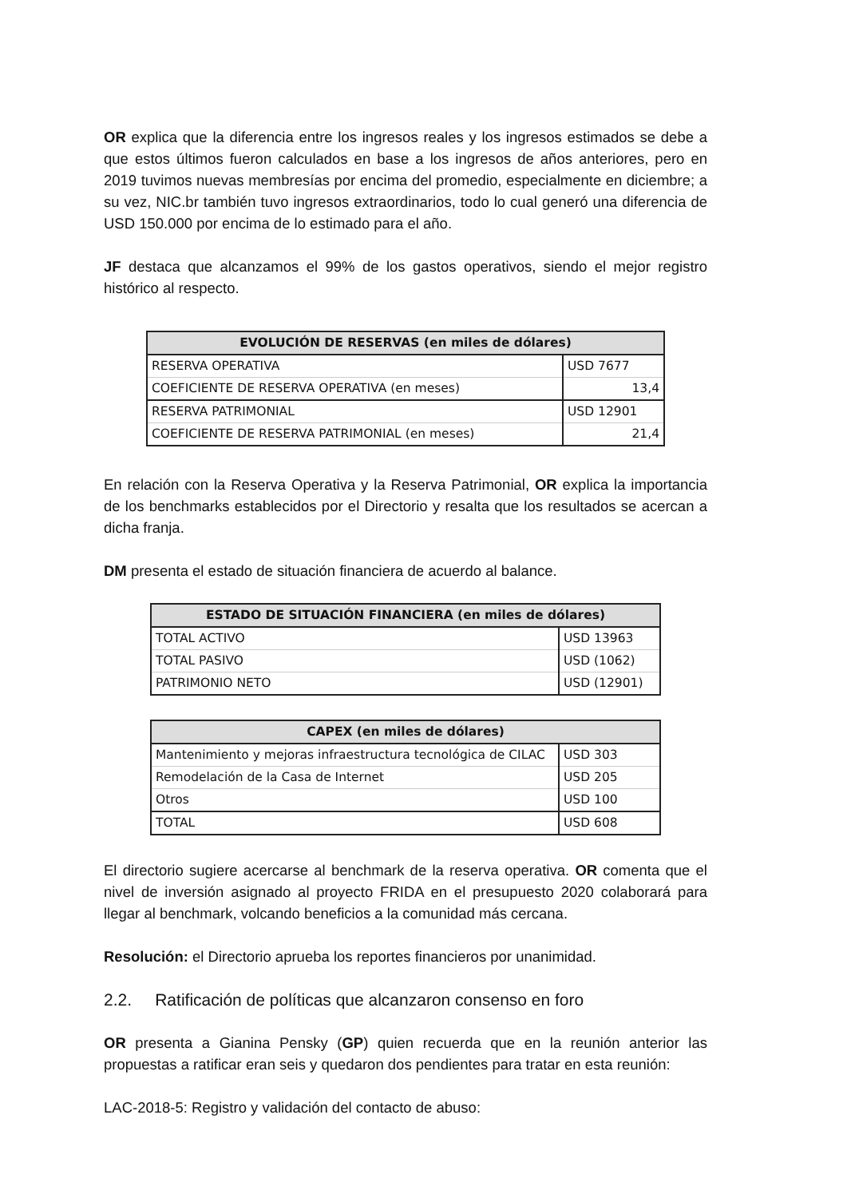OR explica que la diferencia entre los ingresos reales y los ingresos estimados se debe a que estos últimos fueron calculados en base a los ingresos de años anteriores, pero en 2019 tuvimos nuevas membresías por encima del promedio, especialmente en diciembre; a su vez, NIC.br también tuvo ingresos extraordinarios, todo lo cual generó una diferencia de USD 150.000 por encima de lo estimado para el año.
JF destaca que alcanzamos el 99% de los gastos operativos, siendo el mejor registro histórico al respecto.
| EVOLUCIÓN DE RESERVAS (en miles de dólares) | |
| --- | --- |
| RESERVA OPERATIVA | USD 7677 |
| COEFICIENTE DE RESERVA OPERATIVA (en meses) | 13,4 |
| RESERVA PATRIMONIAL | USD 12901 |
| COEFICIENTE DE RESERVA PATRIMONIAL (en meses) | 21,4 |
En relación con la Reserva Operativa y la Reserva Patrimonial, OR explica la importancia de los benchmarks establecidos por el Directorio y resalta que los resultados se acercan a dicha franja.
DM presenta el estado de situación financiera de acuerdo al balance.
| ESTADO DE SITUACIÓN FINANCIERA (en miles de dólares) | |
| --- | --- |
| TOTAL ACTIVO | USD 13963 |
| TOTAL PASIVO | USD (1062) |
| PATRIMONIO NETO | USD (12901) |
| CAPEX (en miles de dólares) | |
| --- | --- |
| Mantenimiento y mejoras infraestructura tecnológica de CILAC | USD 303 |
| Remodelación de la Casa de Internet | USD 205 |
| Otros | USD 100 |
| TOTAL | USD 608 |
El directorio sugiere acercarse al benchmark de la reserva operativa. OR comenta que el nivel de inversión asignado al proyecto FRIDA en el presupuesto 2020 colaborará para llegar al benchmark, volcando beneficios a la comunidad más cercana.
Resolución: el Directorio aprueba los reportes financieros por unanimidad.
2.2. Ratificación de políticas que alcanzaron consenso en foro
OR presenta a Gianina Pensky (GP) quien recuerda que en la reunión anterior las propuestas a ratificar eran seis y quedaron dos pendientes para tratar en esta reunión:
LAC-2018-5: Registro y validación del contacto de abuso: